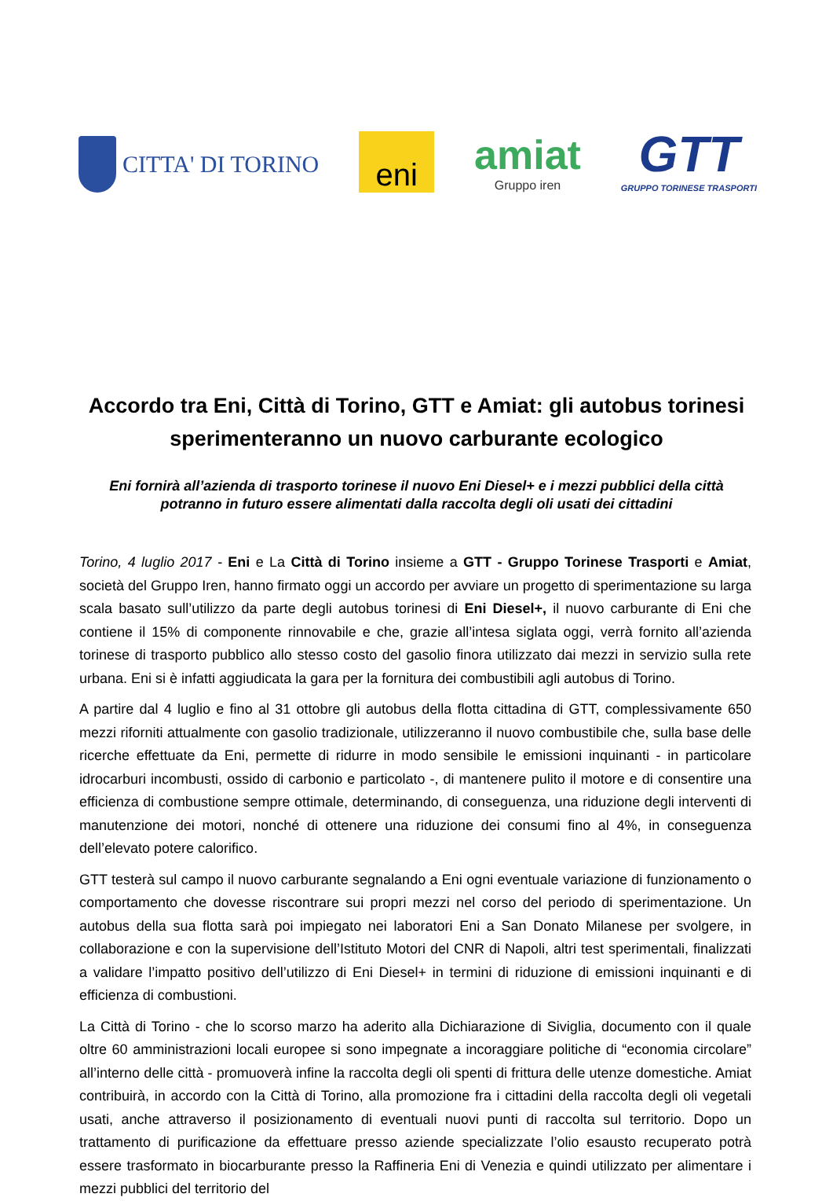CITTA' DI TORINO
eni
amiat
Gruppo iren
GTT
GRUPPO TORINESE TRASPORTI
Accordo tra Eni, Città di Torino, GTT e Amiat: gli autobus torinesi sperimenteranno un nuovo carburante ecologico
Eni fornirà all’azienda di trasporto torinese il nuovo Eni Diesel+ e i mezzi pubblici della città potranno in futuro essere alimentati dalla raccolta degli oli usati dei cittadini
Torino, 4 luglio 2017 - Eni e La Città di Torino insieme a GTT - Gruppo Torinese Trasporti e Amiat, società del Gruppo Iren, hanno firmato oggi un accordo per avviare un progetto di sperimentazione su larga scala basato sull’utilizzo da parte degli autobus torinesi di Eni Diesel+, il nuovo carburante di Eni che contiene il 15% di componente rinnovabile e che, grazie all’intesa siglata oggi, verrà fornito all’azienda torinese di trasporto pubblico allo stesso costo del gasolio finora utilizzato dai mezzi in servizio sulla rete urbana. Eni si è infatti aggiudicata la gara per la fornitura dei combustibili agli autobus di Torino.
A partire dal 4 luglio e fino al 31 ottobre gli autobus della flotta cittadina di GTT, complessivamente 650 mezzi riforniti attualmente con gasolio tradizionale, utilizzeranno il nuovo combustibile che, sulla base delle ricerche effettuate da Eni, permette di ridurre in modo sensibile le emissioni inquinanti - in particolare idrocarburi incombusti, ossido di carbonio e particolato -, di mantenere pulito il motore e di consentire una efficienza di combustione sempre ottimale, determinando, di conseguenza, una riduzione degli interventi di manutenzione dei motori, nonché di ottenere una riduzione dei consumi fino al 4%, in conseguenza dell’elevato potere calorifico.
GTT testerà sul campo il nuovo carburante segnalando a Eni ogni eventuale variazione di funzionamento o comportamento che dovesse riscontrare sui propri mezzi nel corso del periodo di sperimentazione. Un autobus della sua flotta sarà poi impiegato nei laboratori Eni a San Donato Milanese per svolgere, in collaborazione e con la supervisione dell’Istituto Motori del CNR di Napoli, altri test sperimentali, finalizzati a validare l’impatto positivo dell’utilizzo di Eni Diesel+ in termini di riduzione di emissioni inquinanti e di efficienza di combustioni.
La Città di Torino - che lo scorso marzo ha aderito alla Dichiarazione di Siviglia, documento con il quale oltre 60 amministrazioni locali europee si sono impegnate a incoraggiare politiche di “economia circolare” all’interno delle città - promuoverà infine la raccolta degli oli spenti di frittura delle utenze domestiche. Amiat contribuirà, in accordo con la Città di Torino, alla promozione fra i cittadini della raccolta degli oli vegetali usati, anche attraverso il posizionamento di eventuali nuovi punti di raccolta sul territorio. Dopo un trattamento di purificazione da effettuare presso aziende specializzate l’olio esausto recuperato potrà essere trasformato in biocarburante presso la Raffineria Eni di Venezia e quindi utilizzato per alimentare i mezzi pubblici del territorio del